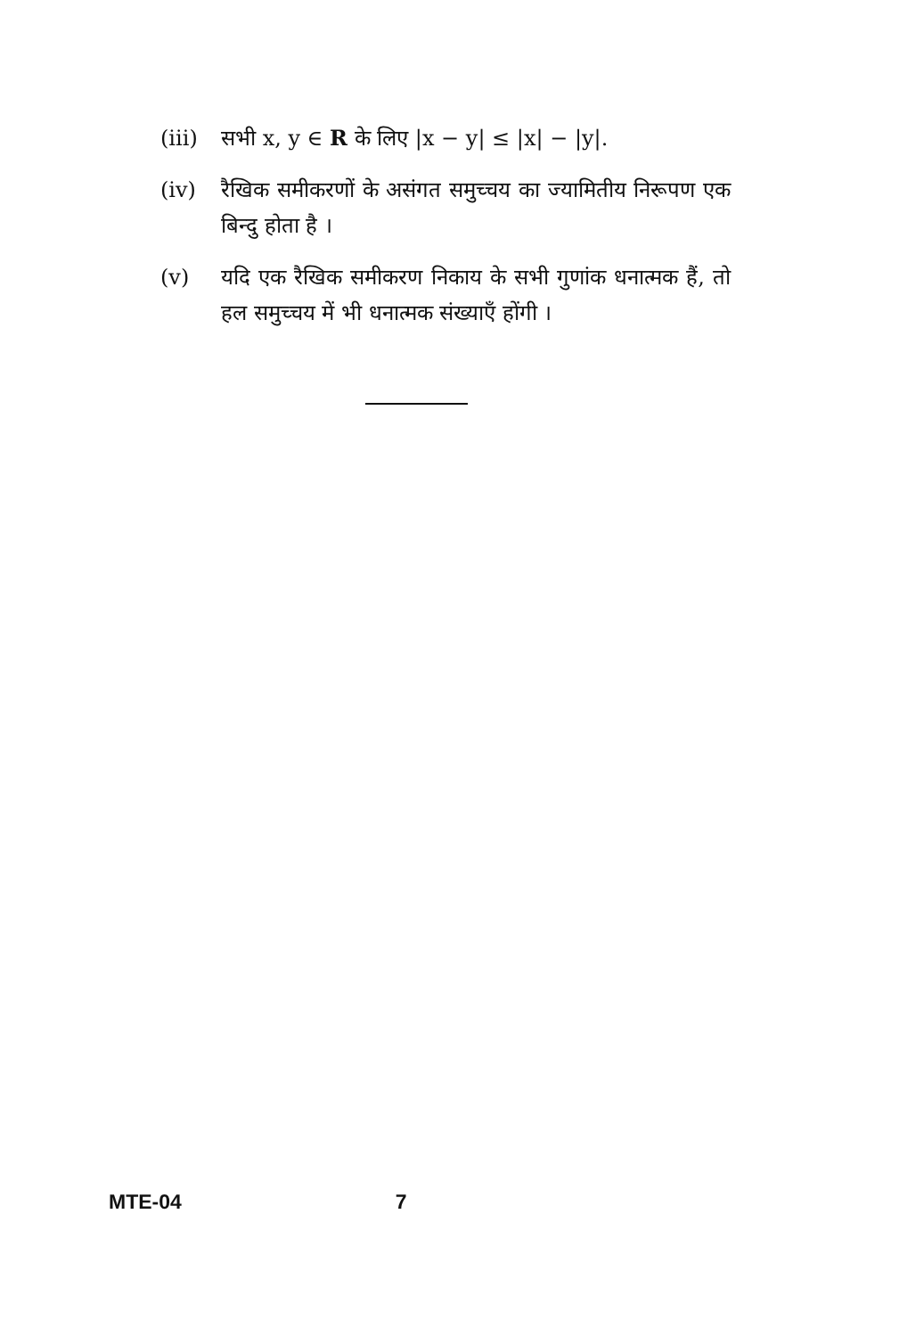(iii)
सभी x, y ∈ R के लिए |x − y| ≤ |x| − |y|.
(iv) रैखिक समीकरणों के असंगत समुच्चय का ज्यामितीय निरूपण एक बिन्दु होता है ।
(v) यदि एक रैखिक समीकरण निकाय के सभी गुणांक धनात्मक हैं, तो हल समुच्चय में भी धनात्मक संख्याएँ होंगी ।
MTE-04 7